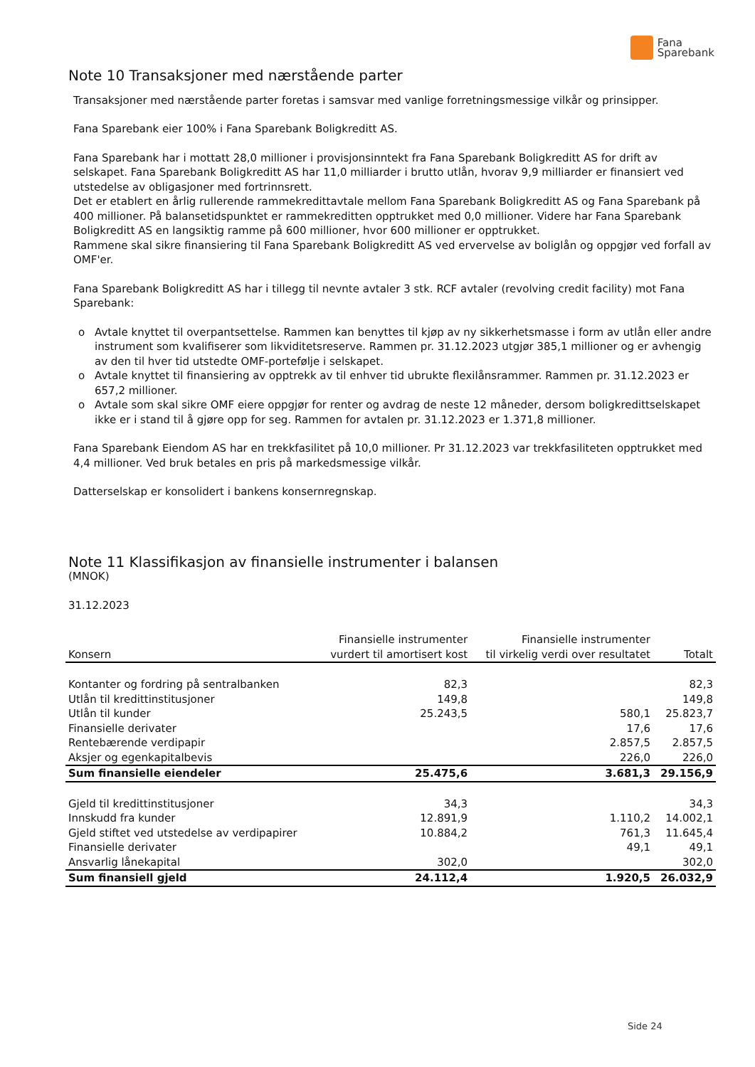Fana
Sparebank
Note 10 Transaksjoner med nærstående parter
Transaksjoner med nærstående parter foretas i samsvar med vanlige forretningsmessige vilkår og prinsipper.
Fana Sparebank eier 100% i Fana Sparebank Boligkreditt AS.
Fana Sparebank har i mottatt 28,0 millioner i provisjonsinntekt fra Fana Sparebank Boligkreditt AS for drift av selskapet. Fana Sparebank Boligkreditt AS har 11,0 milliarder i brutto utlån, hvorav 9,9 milliarder er finansiert ved utstedelse av obligasjoner med fortrinnsrett.
Det er etablert en årlig rullerende rammekredittavtale mellom Fana Sparebank Boligkreditt AS og Fana Sparebank på 400 millioner. På balansetidspunktet er rammekreditten opptrukket med 0,0 millioner. Videre har Fana Sparebank Boligkreditt AS en langsiktig ramme på 600 millioner, hvor 600 millioner er opptrukket.
Rammene skal sikre finansiering til Fana Sparebank Boligkreditt AS ved ervervelse av boliglån og oppgjør ved forfall av OMF'er.
Fana Sparebank Boligkreditt AS har i tillegg til nevnte avtaler 3 stk. RCF avtaler (revolving credit facility) mot Fana Sparebank:
o Avtale knyttet til overpantsettelse. Rammen kan benyttes til kjøp av ny sikkerhetsmasse i form av utlån eller andre instrument som kvalifiserer som likviditetsreserve. Rammen pr. 31.12.2023 utgjør 385,1 millioner og er avhengig av den til hver tid utstedte OMF-portefølje i selskapet.
o Avtale knyttet til finansiering av opptrekk av til enhver tid ubrukte flexilånsrammer. Rammen pr. 31.12.2023 er 657,2 millioner.
o Avtale som skal sikre OMF eiere oppgjør for renter og avdrag de neste 12 måneder, dersom boligkredittselskapet ikke er i stand til å gjøre opp for seg. Rammen for avtalen pr. 31.12.2023 er 1.371,8 millioner.
Fana Sparebank Eiendom AS har en trekkfasilitet på 10,0 millioner. Pr 31.12.2023 var trekkfasiliteten opptrukket med 4,4 millioner. Ved bruk betales en pris på markedsmessige vilkår.
Datterselskap er konsolidert i bankens konsernregnskap.
Note 11 Klassifikasjon av finansielle instrumenter i balansen
(MNOK)
31.12.2023
| Konsern | Finansielle instrumenter vurdert til amortisert kost | Finansielle instrumenter til virkelig verdi over resultatet | Totalt |
| --- | --- | --- | --- |
| Kontanter og fordring på sentralbanken | 82,3 | | 82,3 |
| Utlån til kredittinstitusjoner | 149,8 | | 149,8 |
| Utlån til kunder | 25.243,5 | 580,1 | 25.823,7 |
| Finansielle derivater | | 17,6 | 17,6 |
| Rentebærende verdipapir | | 2.857,5 | 2.857,5 |
| Aksjer og egenkapitalbevis | | 226,0 | 226,0 |
| Sum finansielle eiendeler | 25.475,6 | 3.681,3 | 29.156,9 |
| Gjeld til kredittinstitusjoner | 34,3 | | 34,3 |
| Innskudd fra kunder | 12.891,9 | 1.110,2 | 14.002,1 |
| Gjeld stiftet ved utstedelse av verdipapirer | 10.884,2 | 761,3 | 11.645,4 |
| Finansielle derivater | | 49,1 | 49,1 |
| Ansvarlig lånekapital | 302,0 | | 302,0 |
| Sum finansiell gjeld | 24.112,4 | 1.920,5 | 26.032,9 |
Side 24